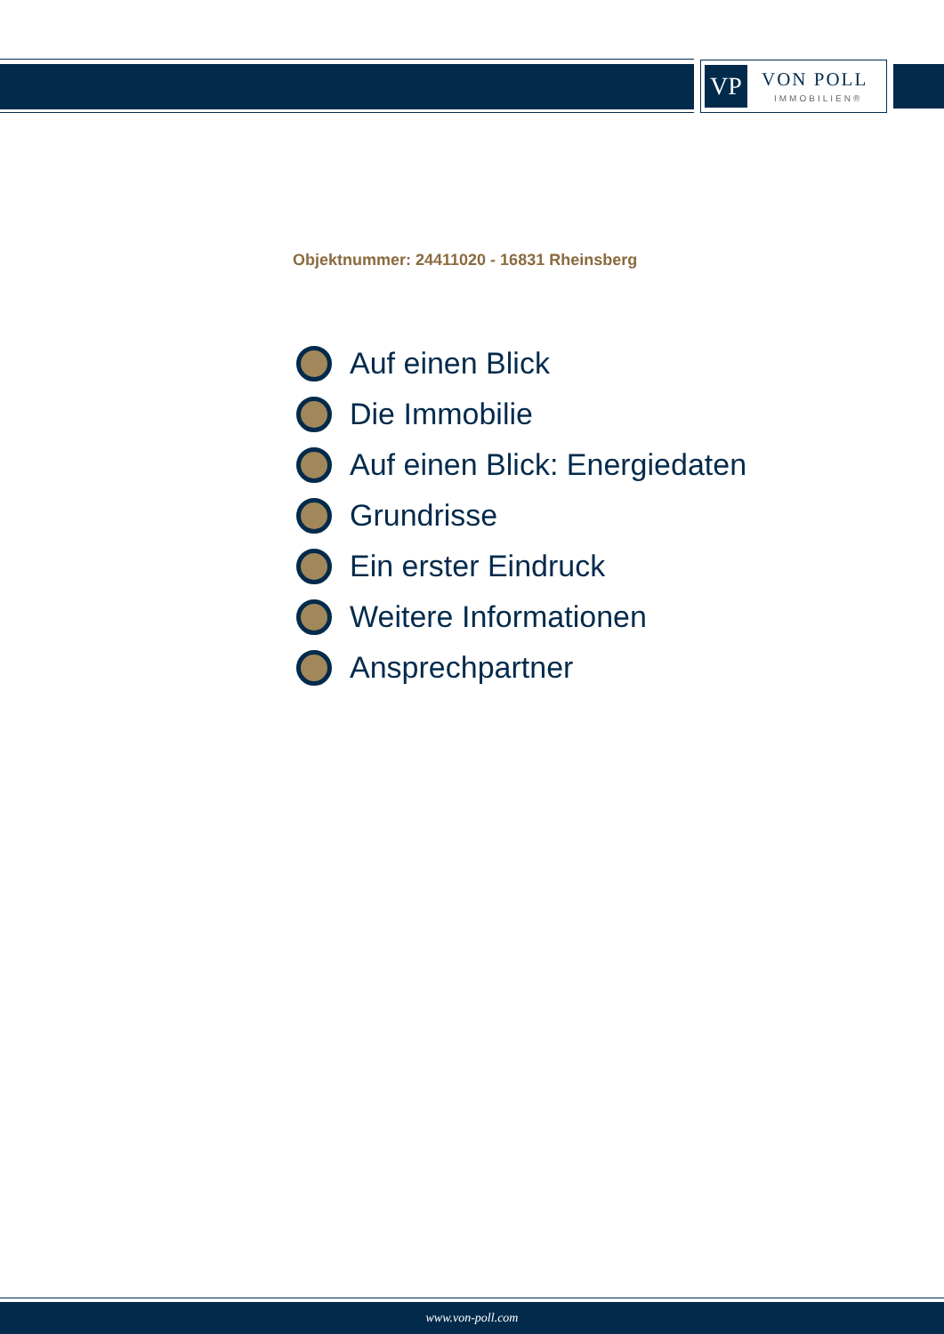VP
VON POLL
IMMOBILIEN®
Objektnummer: 24411020 - 16831 Rheinsberg
Auf einen Blick
Die Immobilie
Auf einen Blick: Energiedaten
Grundrisse
Ein erster Eindruck
Weitere Informationen
Ansprechpartner
www.von-poll.com